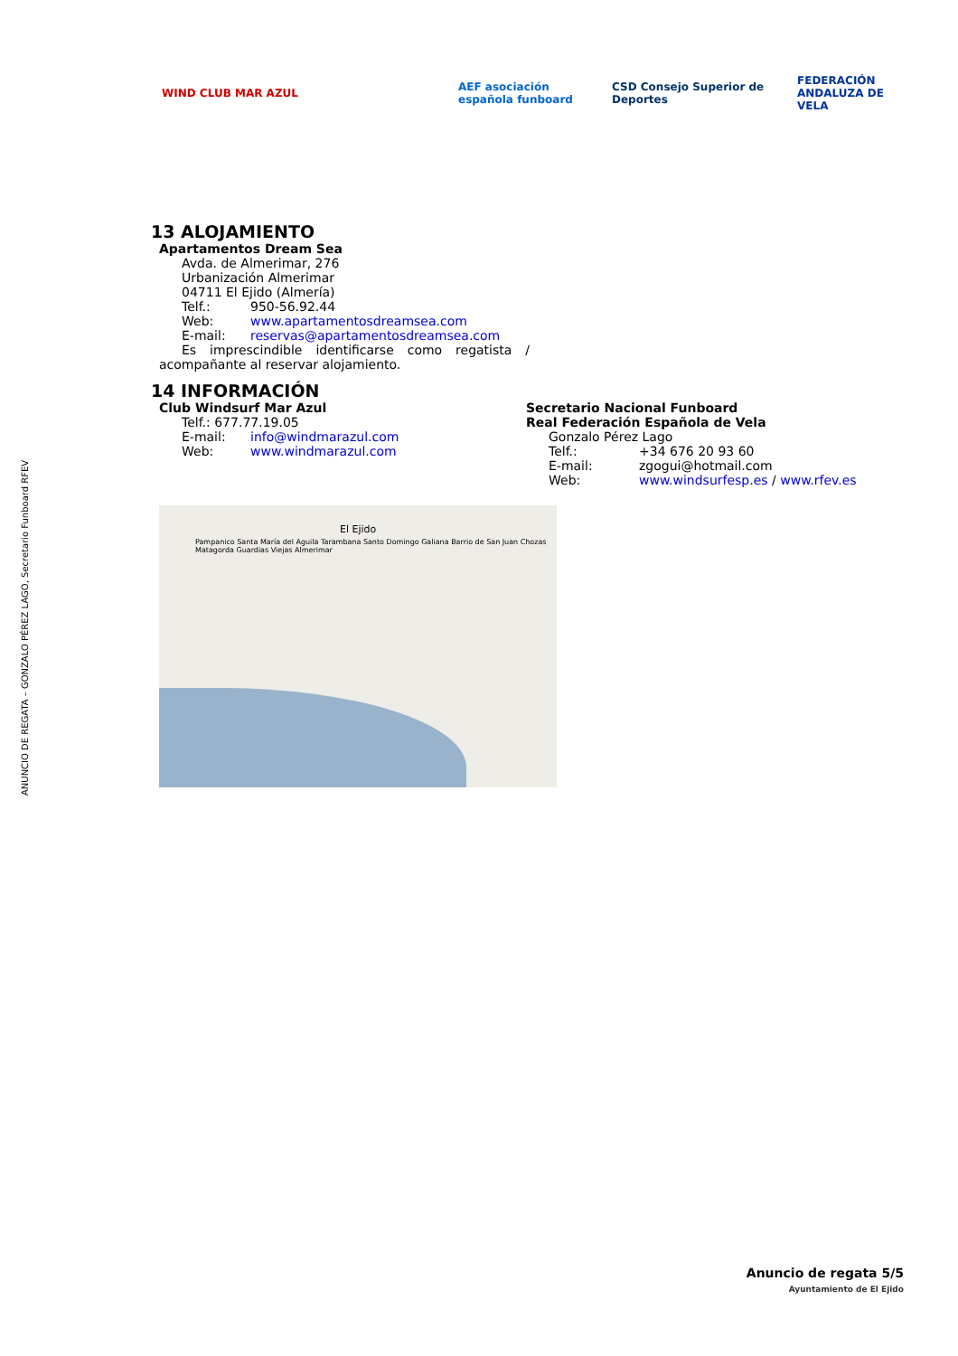ANUNCIO DE REGATA – GONZALO PÉREZ LAGO, Secretario Funboard RFEV
WIND CLUB MAR AZUL
AEF asociación española funboard
CSD Consejo Superior de Deportes
FEDERACIÓN ANDALUZA DE VELA
13 ALOJAMIENTO
Apartamentos Dream Sea
Avda. de Almerimar, 276
Urbanización Almerimar
04711 El Ejido (Almería)
Telf.: 950-56.92.44
Web: www.apartamentosdreamsea.com
E-mail: reservas@apartamentosdreamsea.com
Es imprescindible identificarse como regatista / acompañante al reservar alojamiento.
14 INFORMACIÓN
Club Windsurf Mar Azul
Telf.: 677.77.19.05
E-mail: info@windmarazul.com
Web: www.windmarazul.com
Secretario Nacional Funboard
Real Federación Española de Vela
Gonzalo Pérez Lago
Telf.: +34 676 20 93 60
E-mail: zgogui@hotmail.com
Web: www.windsurfesp.es / www.rfev.es
El Ejido
Pampanico Santa María del Aguila Tarambana Santo Domingo Galiana Barrio de San Juan Chozas Matagorda Guardias Viejas Almerimar
Anuncio de regata 5/5
Ayuntamiento de El Ejido